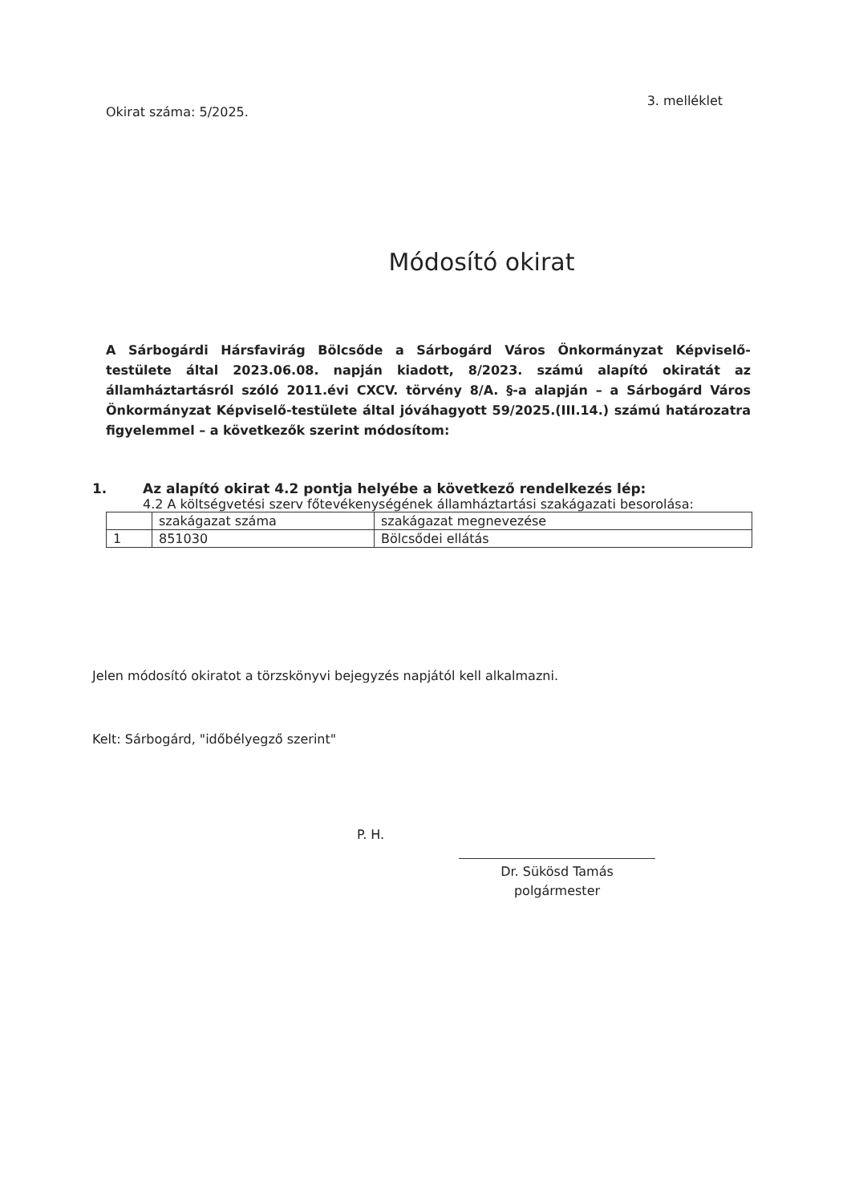Okirat száma: 5/2025. 3. melléklet
Módosító okirat
A Sárbogárdi Hársfavirág Bölcsőde a Sárbogárd Város Önkormányzat Képviselő-testülete által 2023.06.08. napján kiadott, 8/2023. számú alapító okiratát az államháztartásról szóló 2011.évi CXCV. törvény 8/A. §-a alapján – a Sárbogárd Város Önkormányzat Képviselő-testülete által jóváhagyott 59/2025.(III.14.) számú határozatra figyelemmel – a következők szerint módosítom:
1. Az alapító okirat 4.2 pontja helyébe a következő rendelkezés lép:
4.2 A költségvetési szerv főtevékenységének államháztartási szakágazati besorolása:
| | szakágazat száma | szakágazat megnevezése |
| 1 | 851030 | Bölcsődei ellátás |
Jelen módosító okiratot a törzskönyvi bejegyzés napjától kell alkalmazni.
Kelt: Sárbogárd, "időbélyegző szerint"
P. H.
Dr. Sükösd Tamás
polgármester